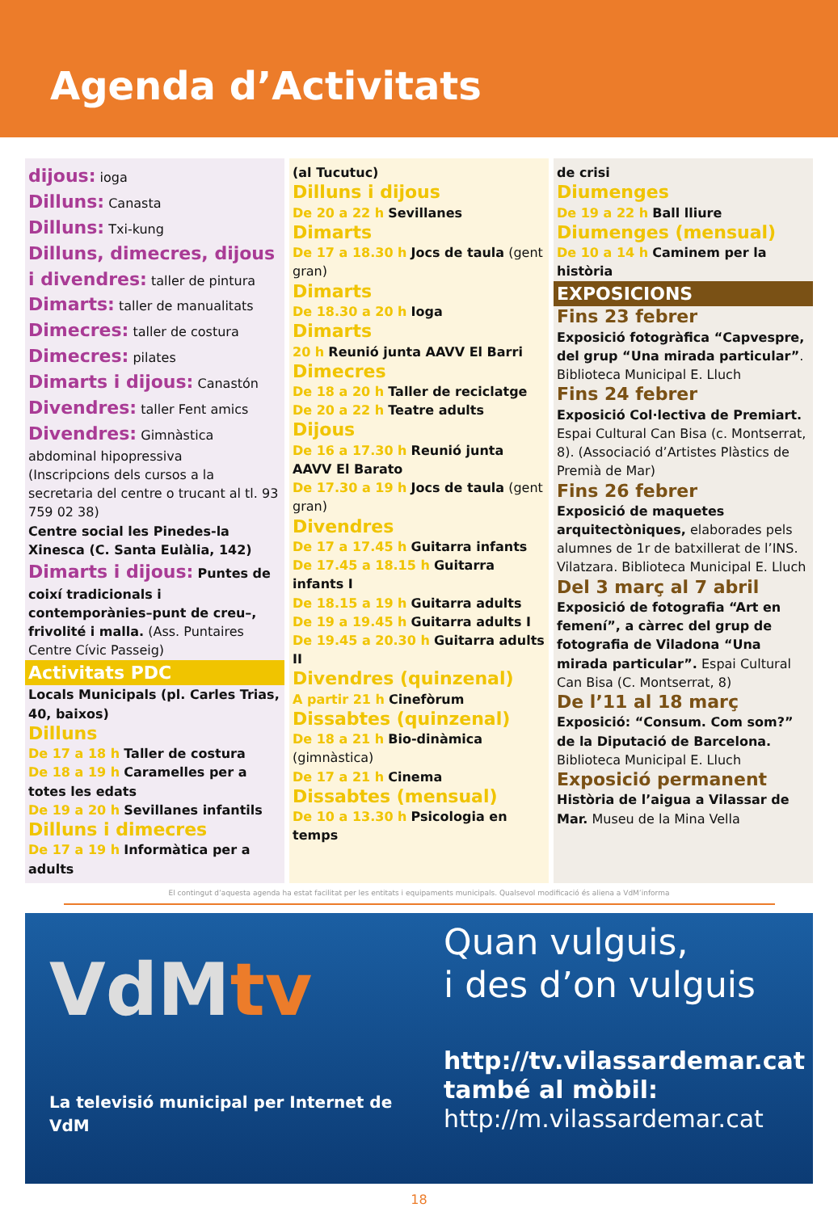Agenda d’Activitats
dijous: ioga
Dilluns: Canasta
Dilluns: Txi-kung
Dilluns, dimecres, dijous i divendres: taller de pintura
Dimarts: taller de manualitats
Dimecres: taller de costura
Dimecres: pilates
Dimarts i dijous: Canastón
Divendres: taller Fent amics
Divendres: Gimnàstica abdominal hipopressiva
(Inscripcions dels cursos a la secretaria del centre o trucant al tl. 93 759 02 38)
Centre social les Pinedes-la Xinesca (C. Santa Eulàlia, 142)
Dimarts i dijous: Puntes de coixí tradicionals i contemporànies–punt de creu–, frivolité i malla. (Ass. Puntaires Centre Cívic Passeig)
Activitats PDC
Locals Municipals (pl. Carles Trias, 40, baixos)
Dilluns
De 17 a 18 h Taller de costura
De 18 a 19 h Caramelles per a totes les edats
De 19 a 20 h Sevillanes infantils
Dilluns i dimecres
De 17 a 19 h Informàtica per a adults
(al Tucutuc)
Dilluns i dijous
De 20 a 22 h Sevillanes
Dimarts
De 17 a 18.30 h Jocs de taula (gent gran)
Dimarts
De 18.30 a 20 h Ioga
Dimarts
20 h Reunió junta AAVV El Barri
Dimecres
De 18 a 20 h Taller de reciclatge
De 20 a 22 h Teatre adults
Dijous
De 16 a 17.30 h Reunió junta AAVV El Barato
De 17.30 a 19 h Jocs de taula (gent gran)
Divendres
De 17 a 17.45 h Guitarra infants
De 17.45 a 18.15 h Guitarra infants I
De 18.15 a 19 h Guitarra adults
De 19 a 19.45 h Guitarra adults I
De 19.45 a 20.30 h Guitarra adults II
Divendres (quinzenal)
A partir 21 h Cinefòrum
Dissabtes (quinzenal)
De 18 a 21 h Bio-dinàmica (gimnàstica)
De 17 a 21 h Cinema
Dissabtes (mensual)
De 10 a 13.30 h Psicologia en temps
de crisi
Diumenges
De 19 a 22 h Ball lliure
Diumenges (mensual)
De 10 a 14 h Caminem per la història
EXPOSICIONS
Fins 23 febrer
Exposició fotogràfica “Capvespre, del grup “Una mirada particular”. Biblioteca Municipal E. Lluch
Fins 24 febrer
Exposició Col·lectiva de Premiart. Espai Cultural Can Bisa (c. Montserrat, 8). (Associació d’Artistes Plàstics de Premià de Mar)
Fins 26 febrer
Exposició de maquetes arquitectòniques, elaborades pels alumnes de 1r de batxillerat de l’INS. Vilatzara. Biblioteca Municipal E. Lluch
Del 3 març al 7 abril
Exposició de fotografia “Art en femení”, a càrrec del grup de fotografia de Viladona “Una mirada particular”. Espai Cultural Can Bisa (C. Montserrat, 8)
De l’11 al 18 març
Exposició: “Consum. Com som?” de la Diputació de Barcelona. Biblioteca Municipal E. Lluch
Exposició permanent
Història de l’aigua a Vilassar de Mar. Museu de la Mina Vella
El contingut d’aquesta agenda ha estat facilitat per les entitats i equipaments municipals. Qualsevol modificació és aliena a VdM’informa
VdMtv
La televisió municipal per Internet de VdM
Quan vulguis,
i des d’on vulguis
http://tv.vilassardemar.cat
també al mòbil:
http://m.vilassardemar.cat
18